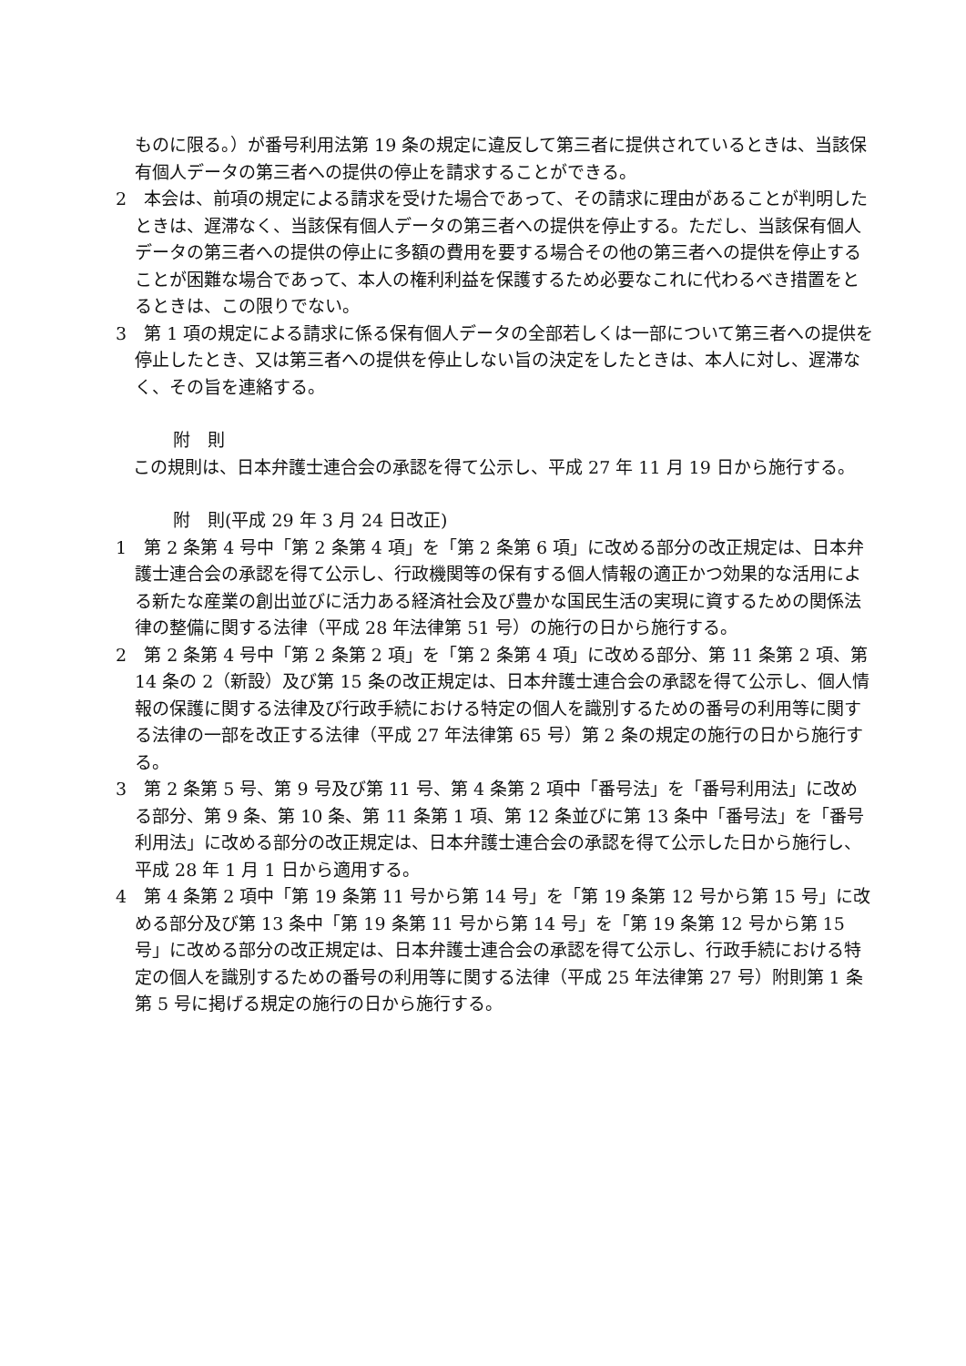ものに限る。）が番号利用法第 19 条の規定に違反して第三者に提供されているときは、当該保有個人データの第三者への提供の停止を請求することができる。
2　本会は、前項の規定による請求を受けた場合であって、その請求に理由があることが判明したときは、遅滞なく、当該保有個人データの第三者への提供を停止する。ただし、当該保有個人データの第三者への提供の停止に多額の費用を要する場合その他の第三者への提供を停止することが困難な場合であって、本人の権利利益を保護するため必要なこれに代わるべき措置をとるときは、この限りでない。
3　第 1 項の規定による請求に係る保有個人データの全部若しくは一部について第三者への提供を停止したとき、又は第三者への提供を停止しない旨の決定をしたときは、本人に対し、遅滞なく、その旨を連絡する。
附　則
　この規則は、日本弁護士連合会の承認を得て公示し、平成 27 年 11 月 19 日から施行する。
附　則(平成 29 年 3 月 24 日改正)
1　第 2 条第 4 号中「第 2 条第 4 項」を「第 2 条第 6 項」に改める部分の改正規定は、日本弁護士連合会の承認を得て公示し、行政機関等の保有する個人情報の適正かつ効果的な活用による新たな産業の創出並びに活力ある経済社会及び豊かな国民生活の実現に資するための関係法律の整備に関する法律（平成 28 年法律第 51 号）の施行の日から施行する。
2　第 2 条第 4 号中「第 2 条第 2 項」を「第 2 条第 4 項」に改める部分、第 11 条第 2 項、第 14 条の 2（新設）及び第 15 条の改正規定は、日本弁護士連合会の承認を得て公示し、個人情報の保護に関する法律及び行政手続における特定の個人を識別するための番号の利用等に関する法律の一部を改正する法律（平成 27 年法律第 65 号）第 2 条の規定の施行の日から施行する。
3　第 2 条第 5 号、第 9 号及び第 11 号、第 4 条第 2 項中「番号法」を「番号利用法」に改める部分、第 9 条、第 10 条、第 11 条第 1 項、第 12 条並びに第 13 条中「番号法」を「番号利用法」に改める部分の改正規定は、日本弁護士連合会の承認を得て公示した日から施行し、平成 28 年 1 月 1 日から適用する。
4　第 4 条第 2 項中「第 19 条第 11 号から第 14 号」を「第 19 条第 12 号から第 15 号」に改める部分及び第 13 条中「第 19 条第 11 号から第 14 号」を「第 19 条第 12 号から第 15 号」に改める部分の改正規定は、日本弁護士連合会の承認を得て公示し、行政手続における特定の個人を識別するための番号の利用等に関する法律（平成 25 年法律第 27 号）附則第 1 条第 5 号に掲げる規定の施行の日から施行する。